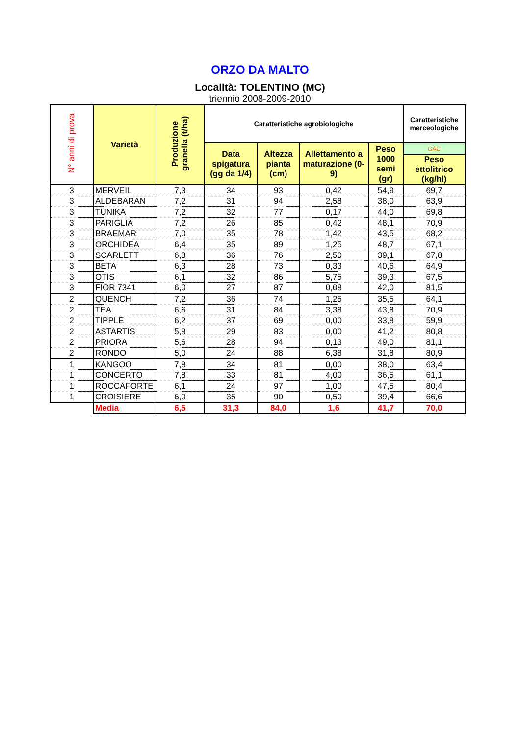ORZO DA MALTO
Località: TOLENTINO (MC)
triennio 2008-2009-2010
| N° anni di prova | Varietà | Produzione granella (t/ha) | Caratteristiche agrobiologiche | | | | Caratteristiche merceologiche |
| --- | --- | --- | --- | --- | --- | --- | --- |
| | | | Data spigatura (gg da 1/4) | Altezza pianta (cm) | Allettamento a maturazione (0-9) | Peso 1000 semi (gr) | GAC |
| | | | | | | | Peso ettolitrico (kg/hl) |
| 3 | MERVEIL | 7,3 | 34 | 93 | 0,42 | 54,9 | 69,7 |
| 3 | ALDEBARAN | 7,2 | 31 | 94 | 2,58 | 38,0 | 63,9 |
| 3 | TUNIKA | 7,2 | 32 | 77 | 0,17 | 44,0 | 69,8 |
| 3 | PARIGLIA | 7,2 | 26 | 85 | 0,42 | 48,1 | 70,9 |
| 3 | BRAEMAR | 7,0 | 35 | 78 | 1,42 | 43,5 | 68,2 |
| 3 | ORCHIDEA | 6,4 | 35 | 89 | 1,25 | 48,7 | 67,1 |
| 3 | SCARLETT | 6,3 | 36 | 76 | 2,50 | 39,1 | 67,8 |
| 3 | BETA | 6,3 | 28 | 73 | 0,33 | 40,6 | 64,9 |
| 3 | OTIS | 6,1 | 32 | 86 | 5,75 | 39,3 | 67,5 |
| 3 | FIOR 7341 | 6,0 | 27 | 87 | 0,08 | 42,0 | 81,5 |
| 2 | QUENCH | 7,2 | 36 | 74 | 1,25 | 35,5 | 64,1 |
| 2 | TEA | 6,6 | 31 | 84 | 3,38 | 43,8 | 70,9 |
| 2 | TIPPLE | 6,2 | 37 | 69 | 0,00 | 33,8 | 59,9 |
| 2 | ASTARTIS | 5,8 | 29 | 83 | 0,00 | 41,2 | 80,8 |
| 2 | PRIORA | 5,6 | 28 | 94 | 0,13 | 49,0 | 81,1 |
| 2 | RONDO | 5,0 | 24 | 88 | 6,38 | 31,8 | 80,9 |
| 1 | KANGOO | 7,8 | 34 | 81 | 0,00 | 38,0 | 63,4 |
| 1 | CONCERTO | 7,8 | 33 | 81 | 4,00 | 36,5 | 61,1 |
| 1 | ROCCAFORTE | 6,1 | 24 | 97 | 1,00 | 47,5 | 80,4 |
| 1 | CROISIERE | 6,0 | 35 | 90 | 0,50 | 39,4 | 66,6 |
| | Media | 6,5 | 31,3 | 84,0 | 1,6 | 41,7 | 70,0 |